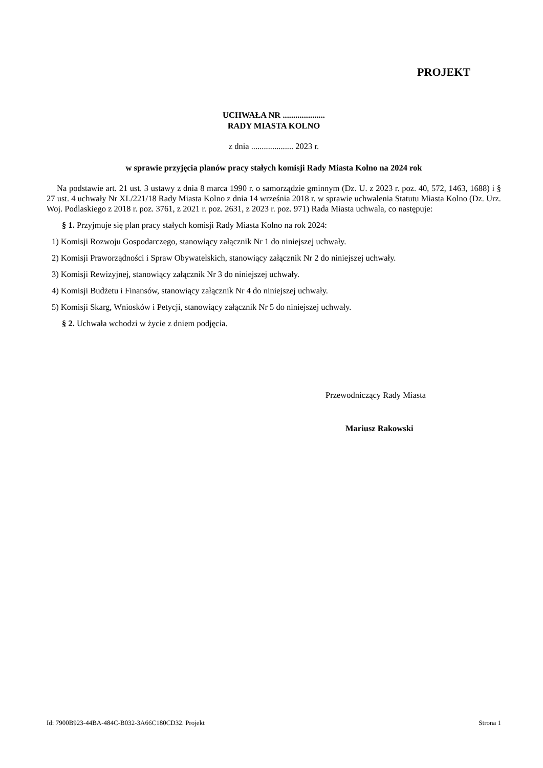PROJEKT
UCHWAŁA NR ....................
RADY MIASTA KOLNO
z dnia .................... 2023 r.
w sprawie przyjęcia planów pracy stałych komisji Rady Miasta Kolno na 2024 rok
Na podstawie art. 21 ust. 3 ustawy z dnia 8 marca 1990 r. o samorządzie gminnym (Dz. U. z 2023 r. poz. 40, 572, 1463, 1688) i § 27 ust. 4 uchwały Nr XL/221/18 Rady Miasta Kolno z dnia 14 września 2018 r. w sprawie uchwalenia Statutu Miasta Kolno (Dz. Urz. Woj. Podlaskiego z 2018 r. poz. 3761, z 2021 r. poz. 2631, z 2023 r. poz. 971) Rada Miasta uchwala, co następuje:
§ 1. Przyjmuje się plan pracy stałych komisji Rady Miasta Kolno na rok 2024:
1) Komisji Rozwoju Gospodarczego, stanowiący załącznik Nr 1 do niniejszej uchwały.
2) Komisji Praworządności i Spraw Obywatelskich, stanowiący załącznik Nr 2 do niniejszej uchwały.
3) Komisji Rewizyjnej, stanowiący załącznik Nr 3 do niniejszej uchwały.
4) Komisji Budżetu i Finansów, stanowiący załącznik Nr 4 do niniejszej uchwały.
5) Komisji Skarg, Wniosków i Petycji, stanowiący załącznik Nr 5 do niniejszej uchwały.
§ 2. Uchwała wchodzi w życie z dniem podjęcia.
Przewodniczący Rady Miasta
Mariusz Rakowski
Id: 7900B923-44BA-484C-B032-3A66C180CD32. Projekt Strona 1